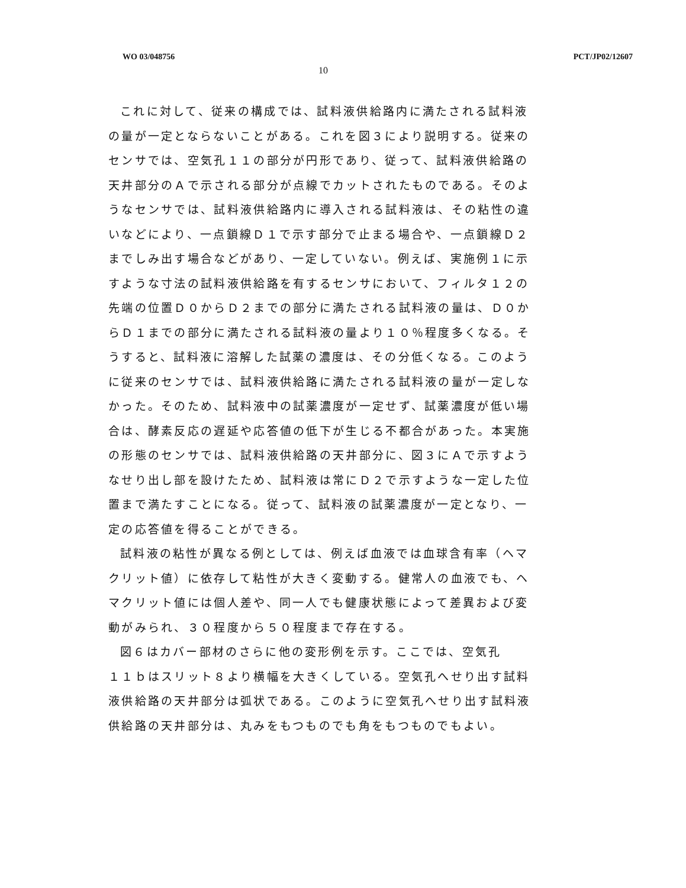WO 03/048756 PCT/JP02/12607
10
これに対して、従来の構成では、試料液供給路内に満たされる試料液の量が一定とならないことがある。これを図３により説明する。従来のセンサでは、空気孔１１の部分が円形であり、従って、試料液供給路の天井部分のＡで示される部分が点線でカットされたものである。そのようなセンサでは、試料液供給路内に導入される試料液は、その粘性の違いなどにより、一点鎖線Ｄ１で示す部分で止まる場合や、一点鎖線Ｄ２までしみ出す場合などがあり、一定していない。例えば、実施例１に示すような寸法の試料液供給路を有するセンサにおいて、フィルタ１２の先端の位置Ｄ０からＤ２までの部分に満たされる試料液の量は、Ｄ０からＤ１までの部分に満たされる試料液の量より１０％程度多くなる。そうすると、試料液に溶解した試薬の濃度は、その分低くなる。このように従来のセンサでは、試料液供給路に満たされる試料液の量が一定しなかった。そのため、試料液中の試薬濃度が一定せず、試薬濃度が低い場合は、酵素反応の遅延や応答値の低下が生じる不都合があった。本実施の形態のセンサでは、試料液供給路の天井部分に、図３にＡで示すようなせり出し部を設けたため、試料液は常にＤ２で示すような一定した位置まで満たすことになる。従って、試料液の試薬濃度が一定となり、一定の応答値を得ることができる。
試料液の粘性が異なる例としては、例えば血液では血球含有率（ヘマクリット値）に依存して粘性が大きく変動する。健常人の血液でも、ヘマクリット値には個人差や、同一人でも健康状態によって差異および変動がみられ、３０程度から５０程度まで存在する。
図６はカバー部材のさらに他の変形例を示す。ここでは、空気孔
１１ｂはスリット８より横幅を大きくしている。空気孔へせり出す試料液供給路の天井部分は弧状である。このように空気孔へせり出す試料液供給路の天井部分は、丸みをもつものでも角をもつものでもよい。